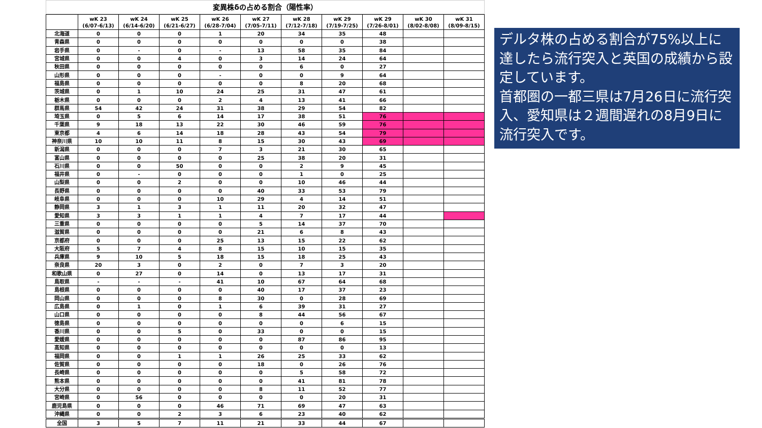変異株δの占める割合（陽性率）
| | wK 23 (6/07-6/13) | wK 24 (6/14-6/20) | wK 25 (6/21-6/27) | wK 26 (6/28-7/04) | wK 27 (7/05-7/11) | wK 28 (7/12-7/18) | wK 29 (7/19-7/25) | wK 29 (7/26-8/01) | wK 30 (8/02-8/08) | wK 31 (8/09-8/15) |
| --- | --- | --- | --- | --- | --- | --- | --- | --- | --- | --- |
| 北海道 | 0 | 0 | 0 | 1 | 20 | 34 | 35 | 48 | | |
| 青森県 | 0 | 0 | 0 | 0 | 0 | 0 | 0 | 38 | | |
| 岩手県 | 0 | - | 0 | - | 13 | 58 | 35 | 84 | | |
| 宮城県 | 0 | 0 | 4 | 0 | 3 | 14 | 24 | 64 | | |
| 秋田県 | 0 | 0 | 0 | 0 | 0 | 6 | 0 | 27 | | |
| 山形県 | 0 | 0 | 0 | - | 0 | 0 | 9 | 64 | | |
| 福島県 | 0 | 0 | 0 | 0 | 0 | 8 | 20 | 68 | | |
| 茨城県 | 0 | 1 | 10 | 24 | 25 | 31 | 47 | 61 | | |
| 栃木県 | 0 | 0 | 0 | 2 | 4 | 13 | 41 | 66 | | |
| 群馬県 | 54 | 42 | 24 | 31 | 38 | 29 | 54 | 82 | | |
| 埼玉県 | 0 | 5 | 6 | 14 | 17 | 38 | 51 | 76 | | |
| 千葉県 | 9 | 18 | 13 | 22 | 30 | 46 | 59 | 76 | | |
| 東京都 | 4 | 6 | 14 | 18 | 28 | 43 | 54 | 79 | | |
| 神奈川県 | 10 | 10 | 11 | 8 | 15 | 30 | 43 | 69 | | |
| 新潟県 | 0 | 0 | 0 | 7 | 3 | 21 | 30 | 65 | | |
| 富山県 | 0 | 0 | 0 | 0 | 25 | 38 | 20 | 31 | | |
| 石川県 | 0 | 0 | 50 | 0 | 0 | 2 | 9 | 45 | | |
| 福井県 | 0 | - | 0 | 0 | 0 | 1 | 0 | 25 | | |
| 山梨県 | 0 | 0 | 2 | 0 | 0 | 10 | 46 | 44 | | |
| 長野県 | 0 | 0 | 0 | 0 | 40 | 33 | 53 | 79 | | |
| 岐阜県 | 0 | 0 | 0 | 10 | 29 | 4 | 14 | 51 | | |
| 静岡県 | 3 | 1 | 3 | 1 | 11 | 20 | 32 | 47 | | |
| 愛知県 | 3 | 3 | 1 | 1 | 4 | 7 | 17 | 44 | | |
| 三重県 | 0 | 0 | 0 | 0 | 5 | 14 | 37 | 70 | | |
| 滋賀県 | 0 | 0 | 0 | 0 | 21 | 6 | 8 | 43 | | |
| 京都府 | 0 | 0 | 0 | 25 | 13 | 15 | 22 | 62 | | |
| 大阪府 | 5 | 7 | 4 | 8 | 15 | 10 | 15 | 35 | | |
| 兵庫県 | 9 | 10 | 5 | 18 | 15 | 18 | 25 | 43 | | |
| 奈良県 | 20 | 3 | 0 | 2 | 0 | 7 | 3 | 20 | | |
| 和歌山県 | 0 | 27 | 0 | 14 | 0 | 13 | 17 | 31 | | |
| 鳥取県 | - | - | - | 41 | 10 | 67 | 64 | 68 | | |
| 島根県 | 0 | 0 | 0 | 0 | 40 | 17 | 37 | 23 | | |
| 岡山県 | 0 | 0 | 0 | 8 | 30 | 0 | 28 | 69 | | |
| 広島県 | 0 | 1 | 0 | 1 | 6 | 39 | 31 | 27 | | |
| 山口県 | 0 | 0 | 0 | 0 | 8 | 44 | 56 | 67 | | |
| 徳島県 | 0 | 0 | 0 | 0 | 0 | 0 | 6 | 15 | | |
| 香川県 | 0 | 0 | 5 | 0 | 33 | 0 | 0 | 15 | | |
| 愛媛県 | 0 | 0 | 0 | 0 | 0 | 87 | 86 | 95 | | |
| 高知県 | 0 | 0 | 0 | 0 | 0 | 0 | 0 | 13 | | |
| 福岡県 | 0 | 0 | 1 | 1 | 26 | 25 | 33 | 62 | | |
| 佐賀県 | 0 | 0 | 0 | 0 | 18 | 0 | 26 | 76 | | |
| 長崎県 | 0 | 0 | 0 | 0 | 0 | 5 | 58 | 72 | | |
| 熊本県 | 0 | 0 | 0 | 0 | 0 | 41 | 81 | 78 | | |
| 大分県 | 0 | 0 | 0 | 0 | 8 | 11 | 52 | 77 | | |
| 宮崎県 | 0 | 56 | 0 | 0 | 0 | 0 | 20 | 31 | | |
| 鹿児島県 | 0 | 0 | 0 | 46 | 71 | 69 | 47 | 63 | | |
| 沖縄県 | 0 | 0 | 2 | 3 | 6 | 23 | 40 | 62 | | |
| 全国 | 3 | 5 | 7 | 11 | 21 | 33 | 44 | 67 | | |
デルタ株の占める割合が75%以上に達したら流行突入と英国の成績から設定しています。
首都圏の一都三県は7月26日に流行突入、愛知県は２週間遅れの8月9日に流行突入です。